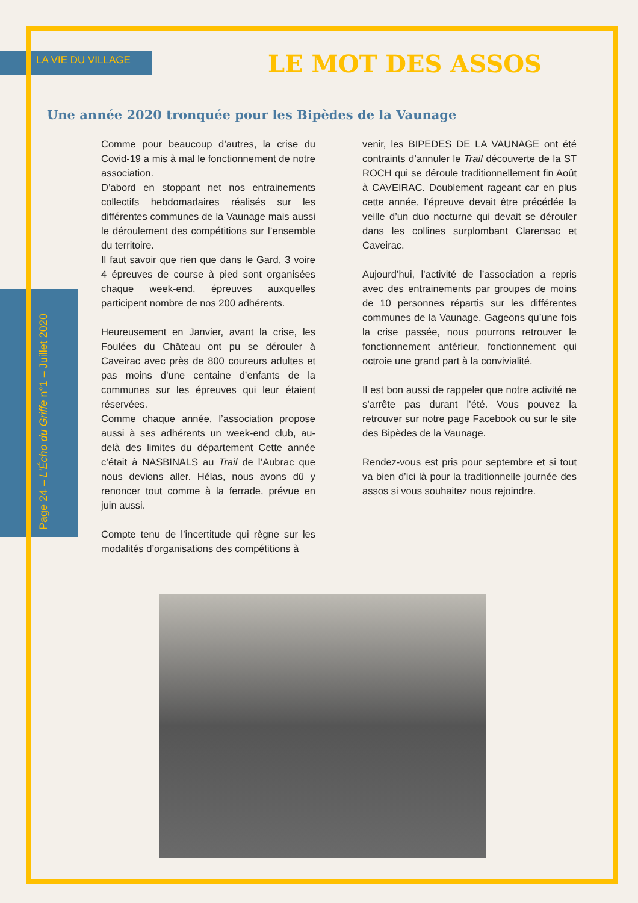LA VIE DU VILLAGE LE MOT DES ASSOS
Une année 2020 tronquée pour les Bipèdes de la Vaunage
Page 24 – L'Écho du Griffe n°1 – Juillet 2020
Comme pour beaucoup d’autres, la crise du Covid-19 a mis à mal le fonctionnement de notre association.
D’abord en stoppant net nos entrainements collectifs hebdomadaires réalisés sur les différentes communes de la Vaunage mais aussi le déroulement des compétitions sur l’ensemble du territoire.
Il faut savoir que rien que dans le Gard, 3 voire 4 épreuves de course à pied sont organisées chaque week-end, épreuves auxquelles participent nombre de nos 200 adhérents.
Heureusement en Janvier, avant la crise, les Foulées du Château ont pu se dérouler à Caveirac avec près de 800 coureurs adultes et pas moins d’une centaine d’enfants de la communes sur les épreuves qui leur étaient réservées.
Comme chaque année, l’association propose aussi à ses adhérents un week-end club, au-delà des limites du département Cette année c’était à NASBINALS au Trail de l’Aubrac que nous devions aller. Hélas, nous avons dû y renoncer tout comme à la ferrade, prévue en juin aussi.
Compte tenu de l’incertitude qui règne sur les modalités d’organisations des compétitions à
venir, les BIPEDES DE LA VAUNAGE ont été contraints d’annuler le Trail découverte de la ST ROCH qui se déroule traditionnellement fin Août à CAVEIRAC. Doublement rageant car en plus cette année, l’épreuve devait être précédée la veille d’un duo nocturne qui devait se dérouler dans les collines surplombant Clarensac et Caveirac.
Aujourd’hui, l’activité de l’association a repris avec des entrainements par groupes de moins de 10 personnes répartis sur les différentes communes de la Vaunage. Gageons qu’une fois la crise passée, nous pourrons retrouver le fonctionnement antérieur, fonctionnement qui octroie une grand part à la convivialité.
Il est bon aussi de rappeler que notre activité ne s’arrête pas durant l’été. Vous pouvez la retrouver sur notre page Facebook ou sur le site des Bipèdes de la Vaunage.
Rendez-vous est pris pour septembre et si tout va bien d’ici là pour la traditionnelle journée des assos si vous souhaitez nous rejoindre.